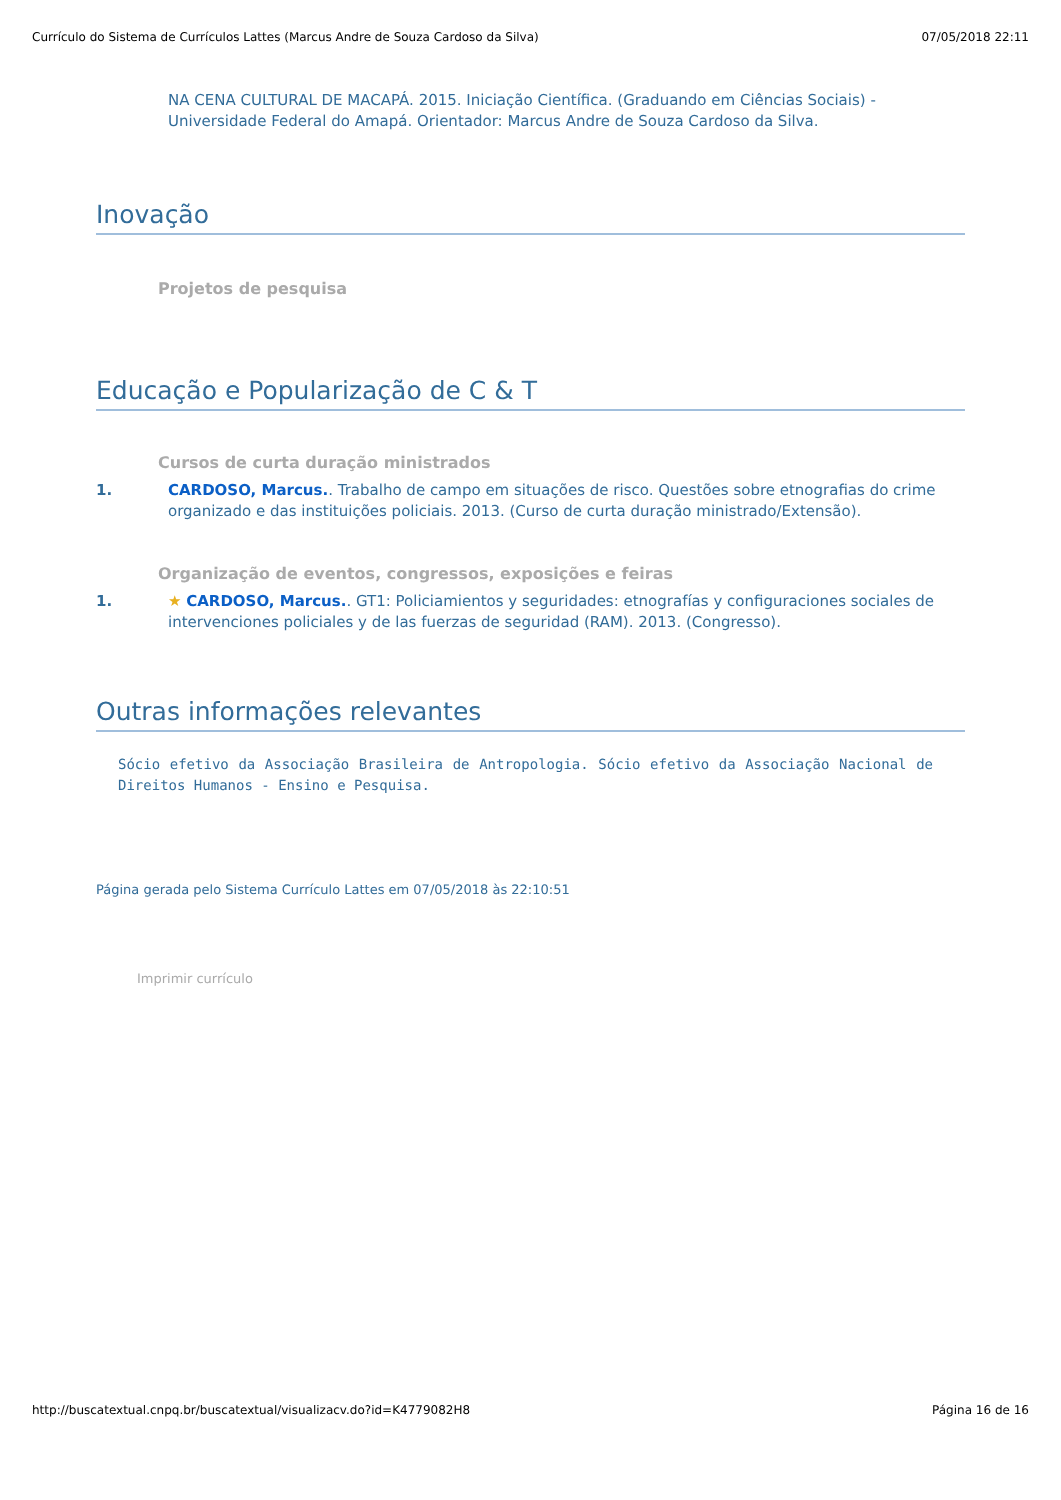Currículo do Sistema de Currículos Lattes (Marcus Andre de Souza Cardoso da Silva) 07/05/2018 22:11
NA CENA CULTURAL DE MACAPÁ. 2015. Iniciação Científica. (Graduando em Ciências Sociais) - Universidade Federal do Amapá. Orientador: Marcus Andre de Souza Cardoso da Silva.
Inovação
Projetos de pesquisa
Educação e Popularização de C & T
Cursos de curta duração ministrados
1. CARDOSO, Marcus.. Trabalho de campo em situações de risco. Questões sobre etnografias do crime organizado e das instituições policiais. 2013. (Curso de curta duração ministrado/Extensão).
Organização de eventos, congressos, exposições e feiras
1. ★ CARDOSO, Marcus.. GT1: Policiamientos y seguridades: etnografías y configuraciones sociales de intervenciones policiales y de las fuerzas de seguridad (RAM). 2013. (Congresso).
Outras informações relevantes
Sócio efetivo da Associação Brasileira de Antropologia. Sócio efetivo da Associação Nacional de Direitos Humanos - Ensino e Pesquisa.
Página gerada pelo Sistema Currículo Lattes em 07/05/2018 às 22:10:51
Imprimir currículo
http://buscatextual.cnpq.br/buscatextual/visualizacv.do?id=K4779082H8 Página 16 de 16